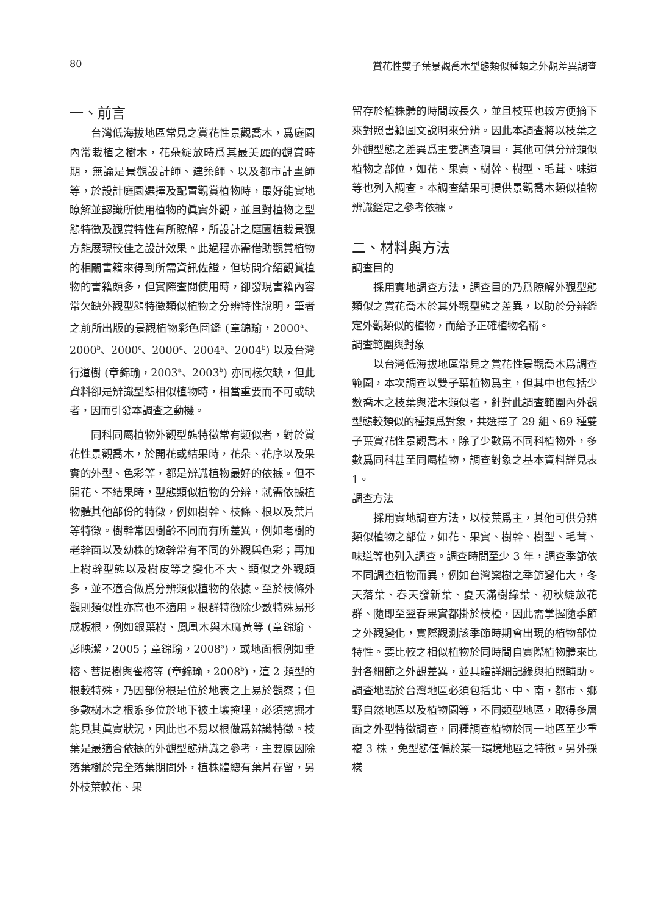80 賞花性雙子葉景觀喬木型態類似種類之外觀差異調查
一、前言
台灣低海拔地區常見之賞花性景觀喬木，爲庭園內常栽植之樹木，花朵綻放時爲其最美麗的觀賞時期，無論是景觀設計師、建築師、以及都市計畫師等，於設計庭園選擇及配置觀賞植物時，最好能實地瞭解並認識所使用植物的眞實外觀，並且對植物之型態特徵及觀賞特性有所瞭解，所設計之庭園植栽景觀方能展現較佳之設計效果。此過程亦需借助觀賞植物的相關書籍來得到所需資訊佐證，但坊間介紹觀賞植物的書籍頗多，但實際查閱使用時，卻發現書籍內容常欠缺外觀型態特徵類似植物之分辨特性說明，筆者之前所出版的景觀植物彩色圖鑑 (章錦瑜，2000<sup>a</sup>、2000<sup>b</sup>、2000<sup>c</sup>、2000<sup>d</sup>、2004<sup>a</sup>、2004<sup>b</sup>) 以及台灣行道樹 (章錦瑜，2003<sup>a</sup>、2003<sup>b</sup>) 亦同樣欠缺，但此資料卻是辨識型態相似植物時，相當重要而不可或缺者，因而引發本調查之動機。
同科同屬植物外觀型態特徵常有類似者，對於賞花性景觀喬木，於開花或結果時，花朵、花序以及果實的外型、色彩等，都是辨識植物最好的依據。但不開花、不結果時，型態類似植物的分辨，就需依據植物體其他部份的特徵，例如樹幹、枝條、根以及葉片等特徵。樹幹常因樹齡不同而有所差異，例如老樹的老幹面以及幼株的嫩幹常有不同的外觀與色彩；再加上樹幹型態以及樹皮等之變化不大、類似之外觀頗多，並不適合做爲分辨類似植物的依據。至於枝條外觀則類似性亦高也不適用。根群特徵除少數特殊易形成板根，例如銀葉樹、鳳凰木與木麻黃等 (章錦瑜、彭映潔，2005；章錦瑜，2008<sup>a</sup>)，或地面根例如垂榕、菩提樹與雀榕等 (章錦瑜，2008<sup>b</sup>)，這 2 類型的根較特殊，乃因部份根是位於地表之上易於觀察；但多數樹木之根系多位於地下被土壤掩埋，必須挖掘才能見其眞實狀況，因此也不易以根做爲辨識特徵。枝葉是最適合依據的外觀型態辨識之參考，主要原因除落葉樹於完全落葉期間外，植株體總有葉片存留，另外枝葉較花、果
留存於植株體的時間較長久，並且枝葉也較方便摘下來對照書籍圖文說明來分辨。因此本調查將以枝葉之外觀型態之差異爲主要調查項目，其他可供分辨類似植物之部位，如花、果實、樹幹、樹型、毛茸、味道等也列入調查。本調查結果可提供景觀喬木類似植物辨識鑑定之參考依據。
二、材料與方法
調查目的
採用實地調查方法，調查目的乃爲瞭解外觀型態類似之賞花喬木於其外觀型態之差異，以助於分辨鑑定外觀類似的植物，而給予正確植物名稱。
調查範圍與對象
以台灣低海拔地區常見之賞花性景觀喬木爲調查範圍，本次調查以雙子葉植物爲主，但其中也包括少數喬木之枝葉與灌木類似者，針對此調查範圍內外觀型態較類似的種類爲對象，共選擇了 29 組、69 種雙子葉賞花性景觀喬木，除了少數爲不同科植物外，多數爲同科甚至同屬植物，調查對象之基本資料詳見表 1。
調查方法
採用實地調查方法，以枝葉爲主，其他可供分辨類似植物之部位，如花、果實、樹幹、樹型、毛茸、味道等也列入調查。調查時間至少 3 年，調查季節依不同調查植物而異，例如台灣欒樹之季節變化大，冬天落葉、春天發新葉、夏天滿樹綠葉、初秋綻放花群、隨即至翌春果實都掛於枝椏，因此需掌握隨季節之外觀變化，實際觀測該季節時期會出現的植物部位特性。要比較之相似植物於同時間自實際植物體來比對各細節之外觀差異，並具體詳細記錄與拍照輔助。調查地點於台灣地區必須包括北、中、南，都市、鄉野自然地區以及植物園等，不同類型地區，取得多層面之外型特徵調查，同種調查植物於同一地區至少重複 3 株，免型態僅偏於某一環境地區之特徵。另外採樣